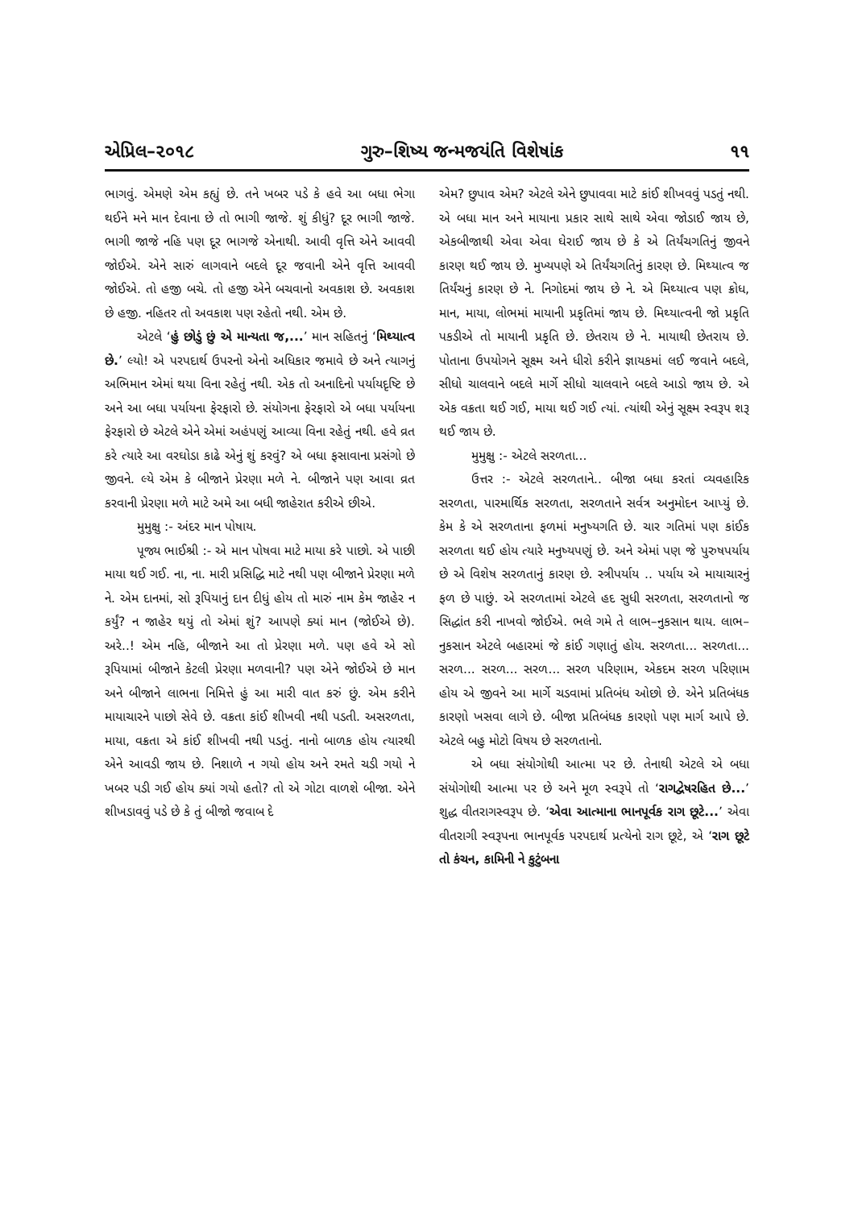એપ્રિલ–૨૦૧૮ ગુરુ–શિષ્ય જન્મજયંતિ વિશેષાંક ૧૧
ભાગવું. એમણે એમ કહ્યું છે. તને ખબર પડે કે હવે આ બધા ભેગા થઈને મને માન દેવાના છે તો ભાગી જાજે. શું કીધું? દૂર ભાગી જાજે. ભાગી જાજે નહિ પણ દૂર ભાગજે એનાથી. આવી વૃત્તિ એને આવવી જોઈએ. એને સારું લાગવાને બદલે દૂર જવાની એને વૃત્તિ આવવી જોઈએ. તો હજી બચે. તો હજી એને બચવાનો અવકાશ છે. અવકાશ છે હજી. નહિતર તો અવકાશ પણ રહેતો નથી. એમ છે.
એટલે ‘હું છોડું છું એ માન્યતા જ,...’ માન સહિતનું ‘મિથ્યાત્વ છે.’ લ્યો! એ પરપદાર્થ ઉપરનો એનો અધિકાર જમાવે છે અને ત્યાગનું અભિમાન એમાં થયા વિના રહેતું નથી. એક તો અનાદિનો પર્યાયદૃષ્ટિ છે અને આ બધા પર્યાયના ફેરફારો છે. સંયોગના ફેરફારો એ બધા પર્યાયના ફેરફારો છે એટલે એને એમાં અહંપણું આવ્યા વિના રહેતું નથી. હવે વ્રત કરે ત્યારે આ વરઘોડા કાઢે એનું શું કરવું? એ બધા ફસાવાના પ્રસંગો છે જીવને. લ્યે એમ કે બીજાને પ્રેરણા મળે ને. બીજાને પણ આવા વ્રત કરવાની પ્રેરણા મળે માટે અમે આ બધી જાહેરાત કરીએ છીએ.
મુમુક્ષુ :- અંદર માન પોષાય.
પૂજ્ય ભાઈશ્રી :- એ માન પોષવા માટે માયા કરે પાછો. એ પાછી માયા થઈ ગઈ. ના, ના. મારી પ્રસિદ્ધિ માટે નથી પણ બીજાને પ્રેરણા મળે ને. એમ દાનમાં, સો રૂપિયાનું દાન દીધું હોય તો મારું નામ કેમ જાહેર ન કર્યું? ન જાહેર થયું તો એમાં શું? આપણે ક્યાં માન (જોઈએ છે). અરે..! એમ નહિ, બીજાને આ તો પ્રેરણા મળે. પણ હવે એ સો રૂપિયામાં બીજાને કેટલી પ્રેરણા મળવાની? પણ એને જોઈએ છે માન અને બીજાને લાભના નિમિત્તે હું આ મારી વાત કરું છું. એમ કરીને માયાચારને પાછો સેવે છે. વક્રતા કાંઈ શીખવી નથી પડતી. અસરળતા, માયા, વક્રતા એ કાંઈ શીખવી નથી પડતું. નાનો બાળક હોય ત્યારથી એને આવડી જાય છે. નિશાળે ન ગયો હોય અને રમતે ચડી ગયો ને ખબર પડી ગઈ હોય ક્યાં ગયો હતો? તો એ ગોટા વાળશે બીજા. એને શીખડાવવું પડે છે કે તું બીજો જવાબ દે
એમ? છુપાવ એમ? એટલે એને છુપાવવા માટે કાંઈ શીખવવું પડતું નથી. એ બધા માન અને માયાના પ્રકાર સાથે સાથે એવા જોડાઈ જાય છે, એકબીજાથી એવા એવા ઘેરાઈ જાય છે કે એ તિર્યંચગતિનું જીવને કારણ થઈ જાય છે. મુખ્યપણે એ તિર્યંચગતિનું કારણ છે. મિથ્યાત્વ જ તિર્યંચનું કારણ છે ને. નિગોદમાં જાય છે ને. એ મિથ્યાત્વ પણ ક્રોધ, માન, માયા, લોભમાં માયાની પ્રકૃતિમાં જાય છે. મિથ્યાત્વની જો પ્રકૃતિ પકડીએ તો માયાની પ્રકૃતિ છે. છેતરાય છે ને. માયાથી છેતરાય છે. પોતાના ઉપયોગને સૂક્ષ્મ અને ધીરો કરીને જ્ઞાયકમાં લઈ જવાને બદલે, સીધો ચાલવાને બદલે માર્ગે સીધો ચાલવાને બદલે આડો જાય છે. એ એક વક્રતા થઈ ગઈ, માયા થઈ ગઈ ત્યાં. ત્યાંથી એનું સૂક્ષ્મ સ્વરૂપ શરૂ થઈ જાય છે.
મુમુક્ષુ :- એટલે સરળતા...
ઉત્તર :- એટલે સરળતાને.. બીજા બધા કરતાં વ્યવહારિક સરળતા, પારમાર્થિક સરળતા, સરળતાને સર્વત્ર અનુમોદન આપ્યું છે. કેમ કે એ સરળતાના ફળમાં મનુષ્યગતિ છે. ચાર ગતિમાં પણ કાંઈક સરળતા થઈ હોય ત્યારે મનુષ્યપણું છે. અને એમાં પણ જે પુરુષપર્યાય છે એ વિશેષ સરળતાનું કારણ છે. સ્ત્રીપર્યાય .. પર્યાય એ માયાચારનું ફળ છે પાછું. એ સરળતામાં એટલે હદ સુધી સરળતા, સરળતાનો જ સિદ્ધાંત કરી નાખવો જોઈએ. ભલે ગમે તે લાભ–નુકસાન થાય. લાભ–નુકસાન એટલે બહારમાં જે કાંઈ ગણાતું હોય. સરળતા... સરળતા... સરળ... સરળ... સરળ... સરળ પરિણામ, એકદમ સરળ પરિણામ હોય એ જીવને આ માર્ગે ચડવામાં પ્રતિબંધ ઓછો છે. એને પ્રતિબંધક કારણો ખસવા લાગે છે. બીજા પ્રતિબંધક કારણો પણ માર્ગ આપે છે. એટલે બહુ મોટો વિષય છે સરળતાનો.
એ બધા સંયોગોથી આત્મા પર છે. તેનાથી એટલે એ બધા સંયોગોથી આત્મા પર છે અને મૂળ સ્વરૂપે તો ‘રાગદ્વેષરહિત છે...’ શુદ્ધ વીતરાગસ્વરૂપ છે. ‘એવા આત્માના ભાનપૂર્વક રાગ છૂટે...’ એવા વીતરાગી સ્વરૂપના ભાનપૂર્વક પરપદાર્થ પ્રત્યેનો રાગ છૂટે, એ ‘રાગ છૂટે તો કંચન, કામિની ને કુટુંબના